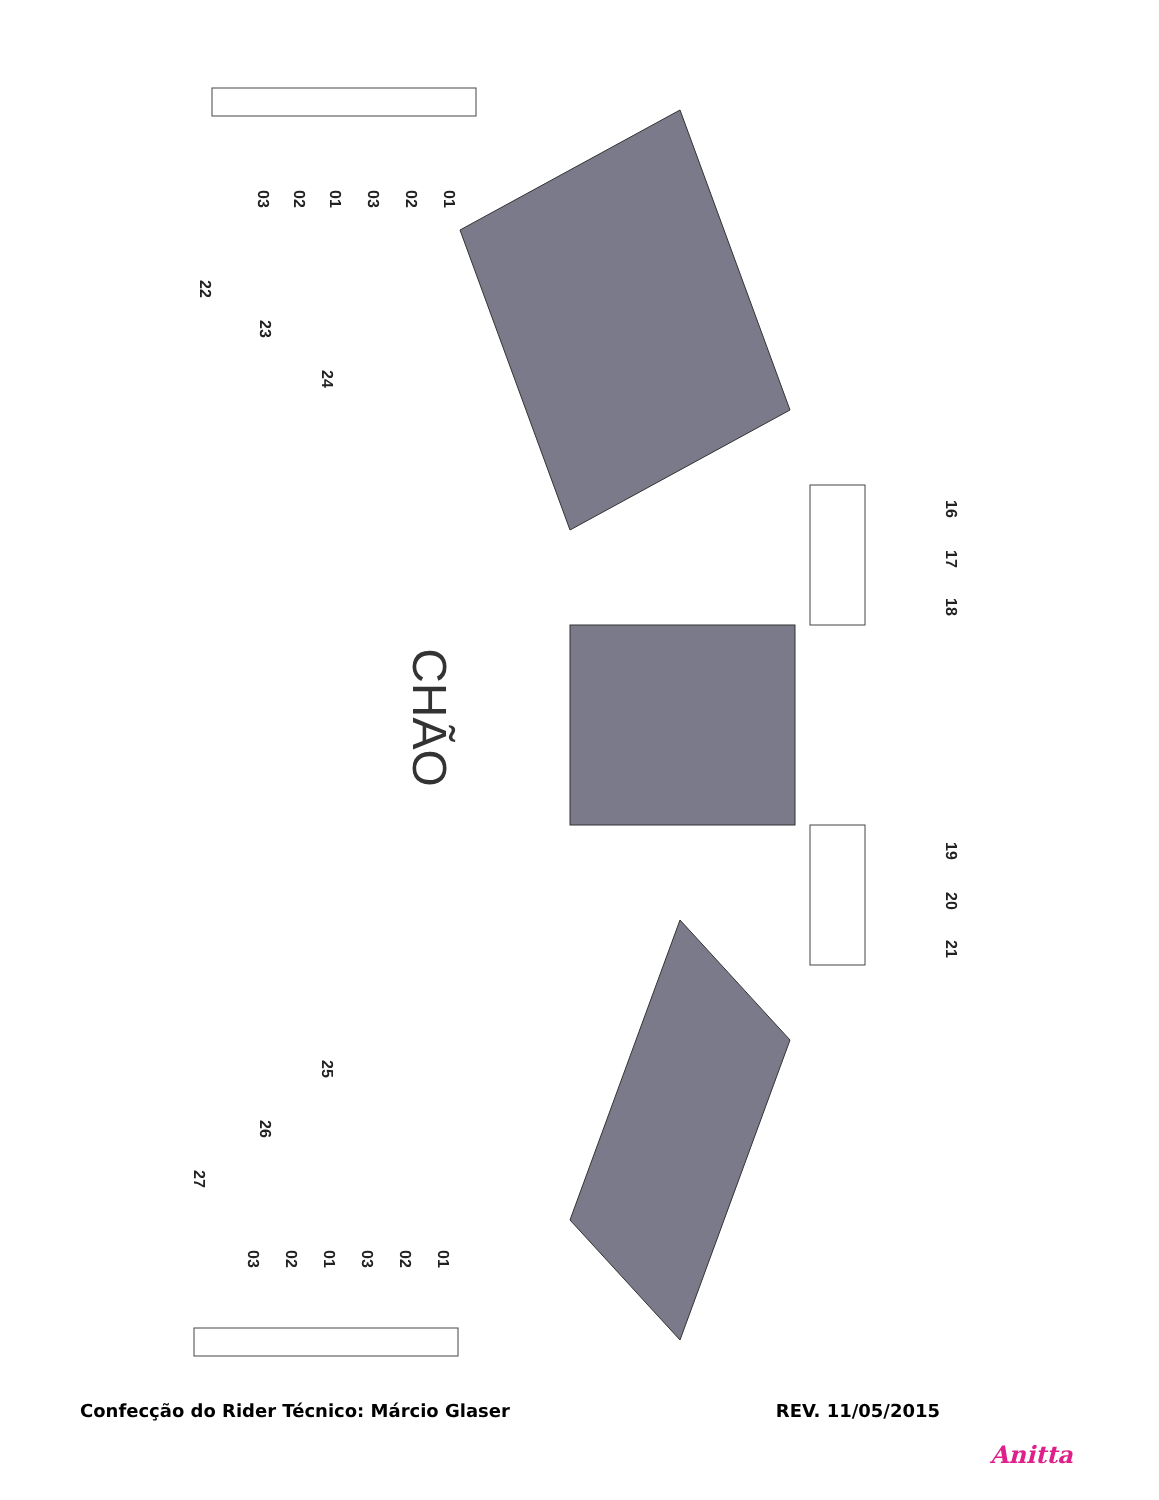01
02
03
01
02
03
22
23
24
16
17
18
19
20
21
CHÃO
25
26
27
03 02 01 03 02 01
Confecção do Rider Técnico: Márcio Glaser REV. 11/05/2015
Anitta